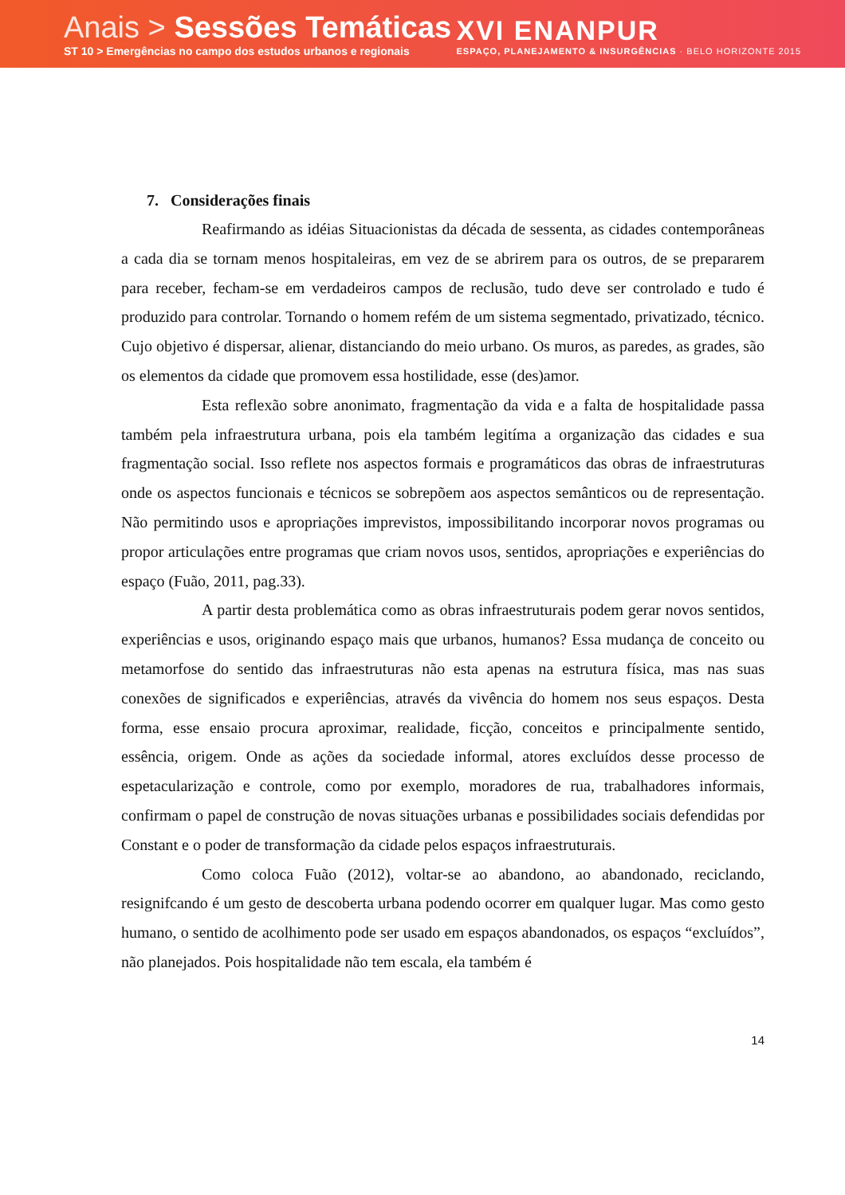Anais > Sessões Temáticas
ST 10 > Emergências no campo dos estudos urbanos e regionais
XVI ENANPUR
ESPAÇO, PLANEJAMENTO & INSURGÊNCIAS · BELO HORIZONTE 2015
7. Considerações finais
Reafirmando as idéias Situacionistas da década de sessenta, as cidades contemporâneas a cada dia se tornam menos hospitaleiras, em vez de se abrirem para os outros, de se prepararem para receber, fecham-se em verdadeiros campos de reclusão, tudo deve ser controlado e tudo é produzido para controlar. Tornando o homem refém de um sistema segmentado, privatizado, técnico. Cujo objetivo é dispersar, alienar, distanciando do meio urbano. Os muros, as paredes, as grades, são os elementos da cidade que promovem essa hostilidade, esse (des)amor.
Esta reflexão sobre anonimato, fragmentação da vida e a falta de hospitalidade passa também pela infraestrutura urbana, pois ela também legitíma a organização das cidades e sua fragmentação social. Isso reflete nos aspectos formais e programáticos das obras de infraestruturas onde os aspectos funcionais e técnicos se sobrepõem aos aspectos semânticos ou de representação. Não permitindo usos e apropriações imprevistos, impossibilitando incorporar novos programas ou propor articulações entre programas que criam novos usos, sentidos, apropriações e experiências do espaço (Fuão, 2011, pag.33).
A partir desta problemática como as obras infraestruturais podem gerar novos sentidos, experiências e usos, originando espaço mais que urbanos, humanos? Essa mudança de conceito ou metamorfose do sentido das infraestruturas não esta apenas na estrutura física, mas nas suas conexões de significados e experiências, através da vivência do homem nos seus espaços. Desta forma, esse ensaio procura aproximar, realidade, ficção, conceitos e principalmente sentido, essência, origem. Onde as ações da sociedade informal, atores excluídos desse processo de espetacularização e controle, como por exemplo, moradores de rua, trabalhadores informais, confirmam o papel de construção de novas situações urbanas e possibilidades sociais defendidas por Constant e o poder de transformação da cidade pelos espaços infraestruturais.
Como coloca Fuão (2012), voltar-se ao abandono, ao abandonado, reciclando, resignifcando é um gesto de descoberta urbana podendo ocorrer em qualquer lugar. Mas como gesto humano, o sentido de acolhimento pode ser usado em espaços abandonados, os espaços “excluídos”, não planejados. Pois hospitalidade não tem escala, ela também é
14